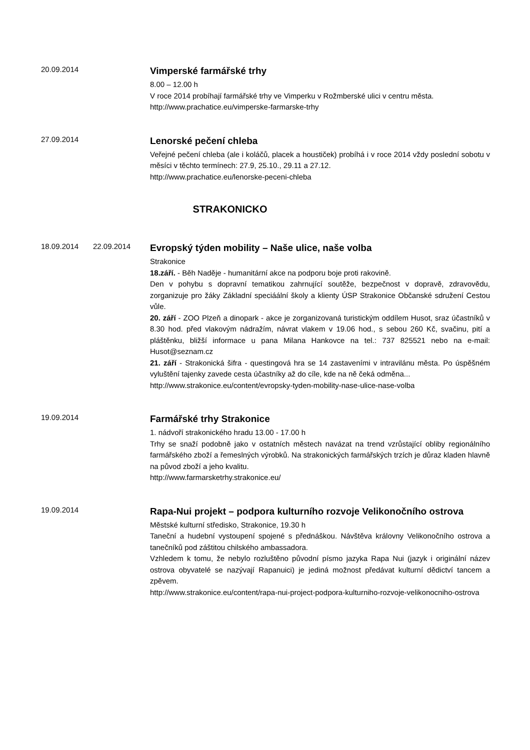20.09.2014
Vimperské farmářské trhy
8.00 – 12.00 h
V roce 2014 probíhají farmářské trhy ve Vimperku v Rožmberské ulici v centru města.
http://www.prachatice.eu/vimperske-farmarske-trhy
27.09.2014
Lenorské pečení chleba
Veřejné pečení chleba (ale i koláčů, placek a houstiček) probíhá i v roce 2014 vždy poslední sobotu v měsíci v těchto termínech: 27.9, 25.10., 29.11 a 27.12.
http://www.prachatice.eu/lenorske-peceni-chleba
STRAKONICKO
18.09.2014 22.09.2014
Evropský týden mobility – Naše ulice, naše volba
Strakonice
18.září. - Běh Naděje - humanitární akce na podporu boje proti rakovině.
Den v pohybu s dopravní tematikou zahrnující soutěže, bezpečnost v dopravě, zdravovědu, zorganizuje pro žáky Základní speciáální školy a klienty ÚSP Strakonice Občanské sdružení Cestou vůle.
20. září - ZOO Plzeň a dinopark - akce je zorganizovaná turistickým oddílem Husot, sraz účastníků v 8.30 hod. před vlakovým nádražím, návrat vlakem v 19.06 hod., s sebou 260 Kč, svačinu, pití a pláštěnku, bližší informace u pana Milana Hankovce na tel.: 737 825521 nebo na e-mail: Husot@seznam.cz
21. září - Strakonická šifra - questingová hra se 14 zastaveními v intravilánu města. Po úspěšném vyluštění tajenky zavede cesta účastníky až do cíle, kde na ně čeká odměna...
http://www.strakonice.eu/content/evropsky-tyden-mobility-nase-ulice-nase-volba
19.09.2014
Farmářské trhy Strakonice
1. nádvoří strakonického hradu 13.00 - 17.00 h
Trhy se snaží podobně jako v ostatních městech navázat na trend vzrůstající obliby regionálního farmářského zboží a řemeslných výrobků. Na strakonických farmářských trzích je důraz kladen hlavně na původ zboží a jeho kvalitu.
http://www.farmarsketrhy.strakonice.eu/
19.09.2014
Rapa-Nui projekt – podpora kulturního rozvoje Velikonočního ostrova
Městské kulturní středisko, Strakonice, 19.30 h
Taneční a hudební vystoupení spojené s přednáškou. Návštěva královny Velikonočního ostrova a tanečníků pod záštitou chilského ambassadora.
Vzhledem k tomu, že nebylo rozluštěno původní písmo jazyka Rapa Nui (jazyk i originální název ostrova obyvatelé se nazývají Rapanuici) je jediná možnost předávat kulturní dědictví tancem a zpěvem.
http://www.strakonice.eu/content/rapa-nui-project-podpora-kulturniho-rozvoje-velikonocniho-ostrova